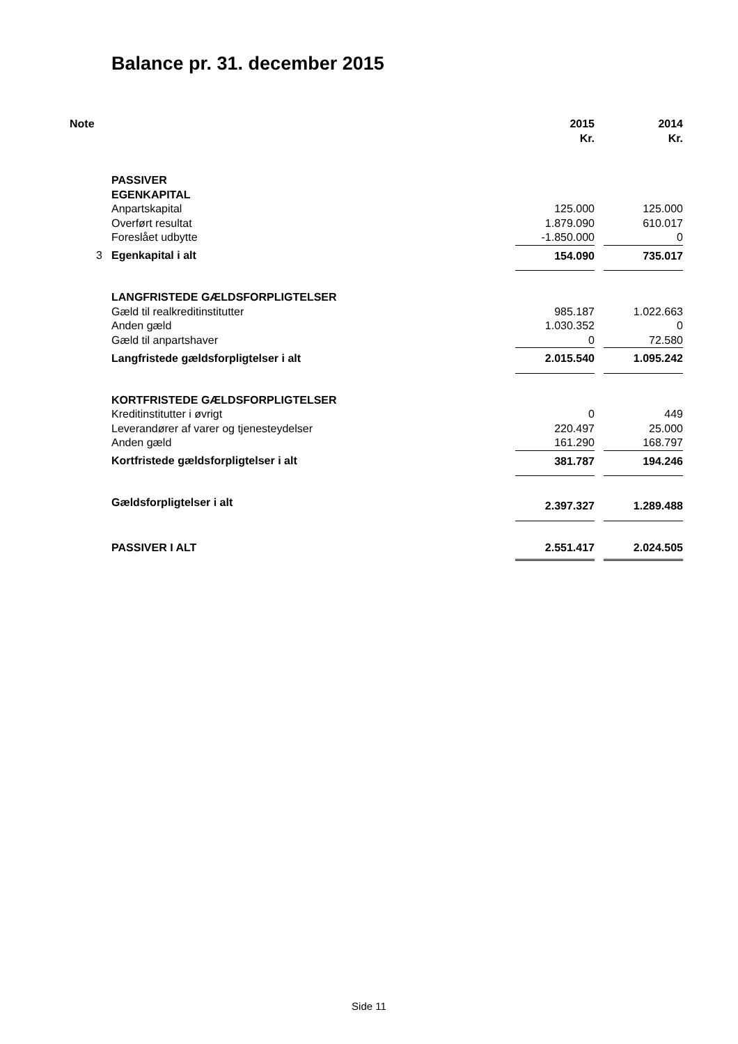Balance pr. 31. december 2015
| Note | | 2015 Kr. | | 2014 Kr. |
| --- | --- | --- | --- | --- |
| | PASSIVER EGENKAPITAL | | | |
| | Anpartskapital | 125.000 | | 125.000 |
| | Overført resultat | 1.879.090 | | 610.017 |
| | Foreslået udbytte | -1.850.000 | | 0 |
| 3 | Egenkapital i alt | 154.090 | | 735.017 |
| | LANGFRISTEDE GÆLDSFORPLIGTELSER | | | |
| | Gæld til realkreditinstitutter | 985.187 | | 1.022.663 |
| | Anden gæld | 1.030.352 | | 0 |
| | Gæld til anpartshaver | 0 | | 72.580 |
| | Langfristede gældsforpligtelser i alt | 2.015.540 | | 1.095.242 |
| | KORTFRISTEDE GÆLDSFORPLIGTELSER | | | |
| | Kreditinstitutter i øvrigt | 0 | | 449 |
| | Leverandører af varer og tjenesteydelser | 220.497 | | 25.000 |
| | Anden gæld | 161.290 | | 168.797 |
| | Kortfristede gældsforpligtelser i alt | 381.787 | | 194.246 |
| | Gældsforpligtelser i alt | 2.397.327 | | 1.289.488 |
| | PASSIVER I ALT | 2.551.417 | | 2.024.505 |
Side 11